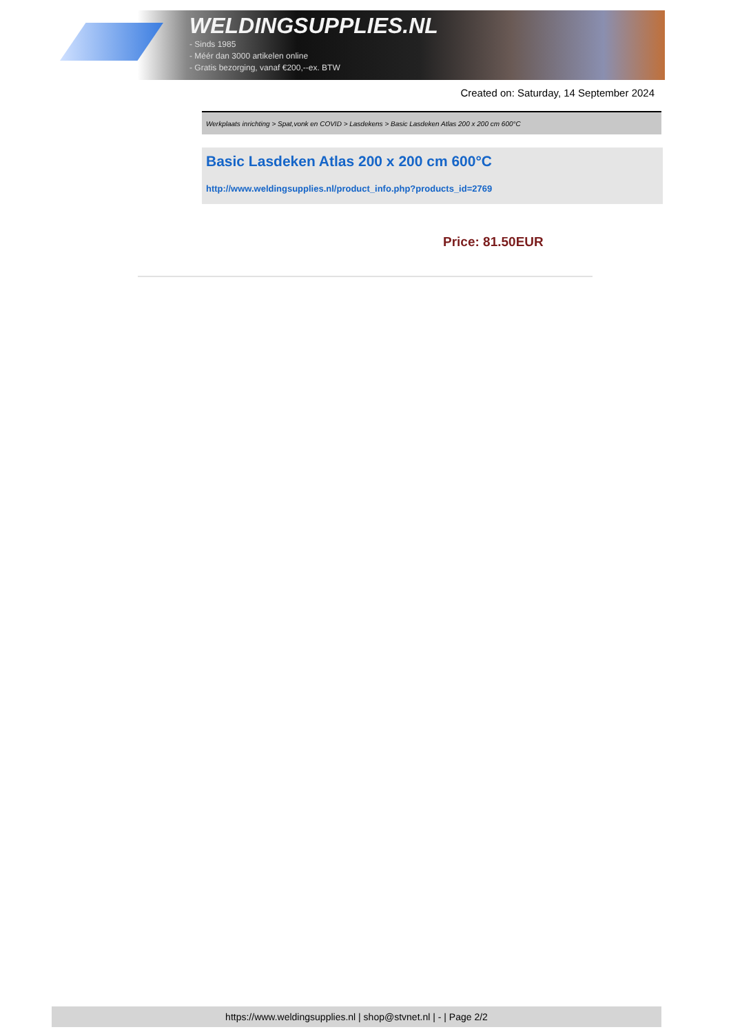WELDINGSUPPLIES.NL
- Sinds 1985
- Méér dan 3000 artikelen online
- Gratis bezorging, vanaf €200,--ex. BTW
Created on: Saturday, 14 September 2024
Werkplaats inrichting > Spat,vonk en COVID > Lasdekens > Basic Lasdeken Atlas 200 x 200 cm 600°C
Basic Lasdeken Atlas 200 x 200 cm 600°C
http://www.weldingsupplies.nl/product_info.php?products_id=2769
Price: 81.50EUR
https://www.weldingsupplies.nl | shop@stvnet.nl | - | Page 2/2